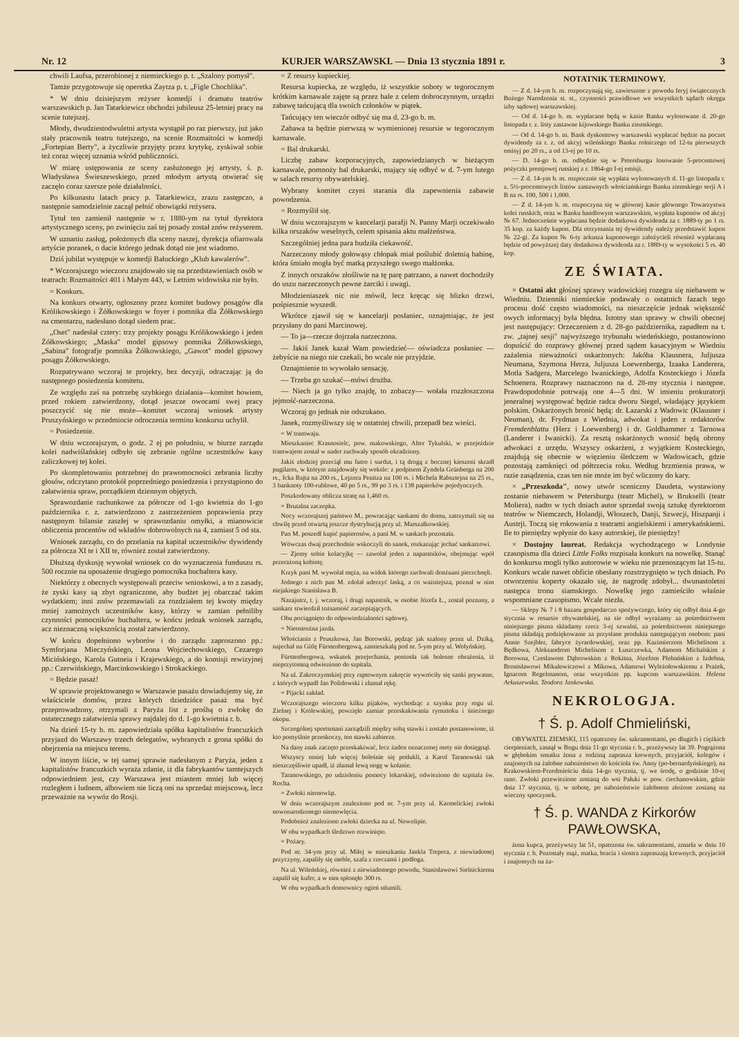Nr. 12 KURJER WARSZAWSKI. — Dnia 13 stycznia 1891 r. 3
chwili Laufsa, przerobionej z niemieckiego p. t. „Szalony pomysł".
Tamże przygotowuje się operetka Zaytza p. t. „Figle Chochlika".
* W dniu dzisiejszym reżyser komedji i dramatu teatrów warszawskich p. Jan Tatarkiewicz obchodzi jubileusz 25-letniej pracy na scenie tutejszej.
Młody, dwudziestodwuletni artysta wystąpił po raz pierwszy, już jako stały pracownik teatru tutejszego, na scenie Rozmaitości w komedji „Fortepian Berty", a życzliwie przyjęty przez krytykę, zyskiwał sobie też coraz więcej uznania wśród publiczności.
W miarę ustępowania ze sceny zasłużonego jej artysty, ś. p. Władysława Świeszewskiego, przed młodym artystą otwierać się zaczęło coraz szersze pole działalności.
Po kilkunastu latach pracy p. Tatarkiewicz, zrazu zastępczo, a następnie samodzielnie zaczął pełnić obowiązki reżysera.
Tytuł ten zamienił następnie w r. 1880-ym na tytuł dyrektora artystycznego sceny, po zwinięciu zaś tej posady został znów reżyserem.
W uznaniu zasług, położonych dla sceny naszej, dyrekcja ofiarowała artyście poranek, o dacie którego jednak dotąd nie jest wiadomo.
Dziś jubilat występuje w komedji Bałuckiego „Klub kawalerów".
* Wczorajszego wieczoru znajdowało się na przedstawieniach osób w teatrach: Rozmaitości 401 i Małym 443, w Letnim widowiska nie było.
= Konkurs.
Na konkurs otwarty, ogłoszony przez komitet budowy posągów dla Królikowskiego i Żółkowskiego w foyer i pomnika dla Żółkowskiego na cmentarzu, nadesłano dotąd siedem prac.
„Oset" nadesłał cztery: trzy projekty posągu Królikowskiego i jeden Żółkowskiego; „Maska" model gipsowy pomnika Żółkowskiego, „Sabina" fotografje pomnika Żółkowskiego, „Gawot" model gipsowy posągu Żółkowskiego.
Rozpatrywano wczoraj te projekty, bez decyzji, odraczając ją do następnego posiedzenia komitetu.
Ze względu zaś na potrzebę szybkiego działania—komitet bowiem, przed rokiem zatwierdzony, dotąd jeszcze owocami swej pracy poszczycić się nie może—komitet wczoraj wniosek artysty Pruszyńskiego w przedmiocie odroczenia terminu konkursu uchylił.
= Posiedzenie.
W dniu wczorajszym, o godz. 2 ej po południu, w biurze zarządu kolei nadwiślańskiej odbyło się zebranie ogólne uczestników kasy zaliczkowej tej kolei.
Po skompletowaniu potrzebnej do prawomocności zebrania liczby głosów, odczytano protokół poprzedniego posiedzenia i przystąpiono do załatwienia spraw, porządkiem dziennym objętych.
Sprawozdanie rachunkowe za półrocze od 1-go kwietnia do 1-go października r. z. zatwierdzono z zastrzeżeniem poprawienia przy następnym bilansie zaszłej w sprawozdaniu omyłki, a mianowicie obliczenia procentów od wkładów dobrowolnych na 4, zamiast 5 od sta.
Wniosek zarządu, co do przelania na kapitał uczestników dywidendy za półrocza XI te i XII te, również został zatwierdzony.
Dłuższą dyskusję wywołał wniosek co do wyznaczenia funduszu rs. 500 rocznie na uposażenie drugiego pomocnika buchaltera kasy.
Niektórzy z obecnych występowali przeciw wnioskowi, a to z zasady, że zyski kasy są zbyt ograniczone, aby budżet jej obarczać takim wydatkiem; inni znów przemawiali za rozdziałem tej kwoty między mniej zamożnych uczestników kasy, którzy w zamian pełniliby czynności pomocników buchaltera, w końcu jednak wniosek zarządu, acz nieznaczną większością został zatwierdzony.
W końcu dopełniono wyborów i do zarządu zaproszono pp.: Symforjana Mieczyńskiego, Leona Wojciechowskiego, Cezarego Micińskiego, Karola Gutneia i Krajewskiego, a do komisji rewizyjnej pp.: Czerwińskiego, Marcinkowskiego i Strokackiego.
= Będzie pasaż!
W sprawie projektowanego w Warszawie pasażu dowiadujemy się, że właściciele domów, przez których dziedzińce pasaż ma być przeprowadzony, otrzymali z Paryża list z prośbą o zwłokę do ostatecznego załatwienia sprawy najdalej do d. 1-go kwietnia r. b.
Na dzień 15-ty b. m. zapowiedziała spółka kapitalistów francuzkich przyjazd do Warszawy trzech delegatów, wybranych z grona spółki do obejrzenia na miejscu terenu.
W innym liście, w tej samej sprawie nadesłanym z Paryża, jeden z kapitalistów francuzkich wyraża zdanie, iż dla fabrykantów tamtejszych odpowiedniem jest, czy Warszawa jest miastem mniej lub więcej rozległem i ludnem, albowiem nie liczą oni na sprzedaż miejscową, lecz przeważnie na wywóz do Rosji.
= Z resursy kupieckiej.
Resursa kupiecka, ze względu, iż wszystkie soboty w tegorocznym krótkim karnawale zajęte są przez bale z celem dobroczynnym, urządzi zabawę tańcującą dla swoich członków w piątek.
Tańcujący ten wieczór odbyć się ma d. 23-go b. m.
Zabawa ta będzie pierwszą w wymienionej resursie w tegorocznym karnawale.
= Bal drukarski.
Liczbę zabaw korporacyjnych, zapowiedzianych w bieżącym karnawale, pomnoży bal drukarski, mający się odbyć w d. 7-ym lutego w salach resursy obywatelskiej.
Wybrany komitet czyni starania dla zapewnienia zabawie powodzenia.
= Rozmyślił się.
W dniu wczorajszym w kancelarji parafji N. Panny Marji oczekiwało kilka orszaków weselnych, celem spisania aktu małżeństwa.
Szczególniej jedna para budziła ciekawość.
Narzeczony młody gołowąsy chłopak miał poślubić doletnią babinę, która śmiało mogła być matką przyszłego swego małżonka.
Z innych orszaków złośliwie na tę parę patrzano, a nawet dochodziły do uszu narzeczonych pewne żarciki i uwagi.
Młodzieniaszek nic nie mówił, lecz kręcąc się blizko drzwi, pośpiesznie wyszedł.
Wkrótce zjawił się w kancelarji posłaniec, oznajmiając, że jest przysłany do pani Marcinowej.
— To ja—rzecze dojrzała narzeczona.
— Jakiś Janek kazał Wam powiedzieć— oświadcza posłaniec — żebyście na niego nie czekali, bo wcale nie przyjdzie.
Oznajmienie to wywołało sensację.
— Trzeba go szukać—mówi drużba.
— Niech ja go tylko znajdę, to zobaczy— wołała rozzłoszczona jejmość-narzeczona.
Wczoraj go jednak nie odszukano.
Janek, rozmyśliwszy się w ostatniej chwili, przepadł bez wieści.
= W tramwaju.
Mieszkaniec Krasnosielc, pow. makowskiego, Alter Tykulski, w przejeździe tramwajem został w nader zuchwały sposób okradziony.
Jakiś złodziej przeciął mu futro i surdut, i tą drogą z bocznej kieszeni skradł pugilares, w którym znajdowały się weksle: z podpisem Zyndela Grünberga na 200 rs., Icka Bajta na 200 rs., Lejzora Penitza na 100 rs. i Michela Rabsztejna na 25 rs., 3 banknoty 100-rublowe, 40 po 5 rs., 99 po 3 rs. i 138 papierków pojedynczych.
Poszkodowany oblicza stratę na 1,460 rs.
= Brutalna zaczepka.
Nocy wczorajszej państwo M., powracając sankami do domu, zatrzymali się na chwilę przed otwartą jeszcze dystrybucją przy ul. Marszałkowskiej.
Pan M. poszedł kupić papierosów, a pani M. w sankach pozostała.
Wówczas dwaj przechodnie wskoczyli do sanek, rozkazując jechać sankarzowi.
— Zjemy sobie kolacyjkę — zawołał jeden z napastników, obejmując wpół przerażoną kobietę.
Krzyk pani M. wywołał męża, na widok którego zuchwali donżuani pierzchnęli.
Jednego z nich pan M. zdołał uderzyć laską, a co ważniejsza, poznał w nim niejakiego Stanisława B.
Nazajutrz, t. j. wczoraj, i drugi napastnik, w osobie Józefa Ł., został poznany, a sankarz stwierdził tożsamość zaczepiających.
Obu pociągnięto do odpowiedzialności sądowej.
= Nieostrożna jazda.
Włościanin z Pruszkowa, Jan Borowski, pędząc jak szalony przez ul. Dziką, najechał na Gitlę Fürstenbergową, zamieszkałą pod nr. 5-ym przy ul. Wołyńskiej.
Fürstenbergowa, wskutek przejechania, poniosła tak bolesne obrażenia, iż nieprzytomną odwieziono do szpitala.
Na ul. Zakroczymskiej przy raptownym zakręcie wywróciły się sanki prywatne, z których wypadł Jan Polidowski i złamał rękę.
= Pijacki zakład.
Wczorajszego wieczoru kilku pijaków, wychodząc z szynku przy rogu ul. Zielnej i Królewskiej, powzięło zamiar przeskakiwania rynsztoku i śnieżnego okopu.
Szczególnej sportsmani zarządzili między sobą stawki i zostało postanowione, iż kto pomyślnie przeskoczy, ten stawki zabierze.
Na dany znak zaczęto przeskakiwać, lecz żaden oznaczonej mety nie dosięgnął.
Wszyscy mniej lub więcej boleśnie się potłukli, a Karol Taranowski tak nieszczęśliwie upadł, iż złamał lewą nogę w kolanie.
Taranowskiego, po udzieleniu pomocy lekarskiej, odwieziono do szpitala św. Rocha.
= Zwłoki niemowląt.
W dniu wczorajszym znaleziono pod nr. 7-ym przy ul. Karmelickiej zwłoki nowonarodzonego niemowlęcia.
Podobnież znaleziono zwłoki dziecka na ul. Nowolipie.
W obu wypadkach śledztwo rozwinięto.
= Pożary.
Pod nr. 34-ym przy ul. Miłej w mieszkaniu Jankla Trepera, z niewiadomej przyczyny, zapaliły się meble, szafa z rzeczami i podłoga.
Na ul. Wileńskiej, również z niewiadomego powodu, Stanisławowi Sielnickiemu zapalił się kufer, a w nim spłonęło 300 rs.
W obu wypadkach domownicy ogień stłumili.
NOTATNIK TERMINOWY.
— Z d. 14-ym b. m. rozpoczynają się, zawieszone z powodu feryj świątecznych Bożego Narodzenia st. st., czynności prawidłowe we wszystkich sądach okręgu izby sądowej warszawskiej.
— Od d. 14-go b. m. wypłacane będą w kasie Banku wylosowane d. 20-go listopada r. z. listy zastawne kijowskiego Banku ziemskiego.
— Od d. 14-go b. m. Bank dyskontowy warszawski wypłacać będzie na poczet dywidendy za r. z. od akcyj wileńskiego Banku rolniczego od 12-tu pierwszych emisyj po 20 rs., a od 13-ej po 10 rs.
— D. 14-go b. m. odbędzie się w Petersburgu losowanie 5-procentowej pożyczki premjowej russkiej z r. 1864-go I-ej emisji.
— Z d. 14-ym b. m. rozpocznie się wypłata wylosowanych d. 11-go listopada r. z. 5½-procentowych listów zastawnych włościańskiego Banku ziemskiego serji A i B na rs. 100, 500 i 1,000.
— Z d. 14-ym b. m. rozpoczyna się w głównej kasie głównego Towarzystwa kolei russkich, oraz w Banku handlowym warszawskim, wypłata kuponów od akcyj № 67. Jednocześnie wypłacana będzie dodatkowa dywidenda za r. 1889-ty po 1 rs. 35 kop. za każdy kupon. Dla otrzymania tej dywidendy należy przedstawić kupon № 22-gi. Za kupon № 6-ty arkusza kuponowego założycieli również wypłacaną będzie od powyższej daty dodatkowa dywidenda za r. 1889-ty w wysokości 5 rs. 40 kop.
ZE ŚWIATA.
× Ostatni akt głośnej sprawy wadowickiej rozegra się niebawem w Wiedniu. Dzienniki niemieckie podawały o ostatnich fazach tego procesu dość często wiadomości, na nieszczęście jednak większość owych informacyj była błędna. Istotny stan sprawy w chwili obecnej jest następujący: Orzeczeniem z d. 28-go października, zapadłem na t. zw. „tajnej sesji" najwyższego trybunału wiedeńskiego, postanowiono dopuścić do rozprawy głównej przed sądem kasacyjnym w Wiedniu zażalenia nieważności oskarżonych: Jakóba Klausnera, Juljusza Neumana, Szymona Herza, Juljusza Loewenberga, Izaaka Landerera, Motla Sadgera, Marcelego Iwanickiego, Adolfa Kosteckiego i Józefa Schoenera. Rozprawy naznaczono na d. 28-my stycznia i następne. Prawdopodobnie potrwają one 4—5 dni. W imieniu prokuratorji jeneralnej występować będzie radca dworu Siegel, władający językiem polskim. Oskarżonych bronić będą: dr. Łazarski z Wadowic (Klausner i Neuman), dr. Frydman z Wiednia, adwokat i jeden z redaktorów Fremdenblattu (Herz i Loewenberg) i dr. Goldhammer z Tarnowa (Landerer i Iwanicki). Za resztą oskarżonych wnosić będą obrony adwokaci z urzędu. Wszyscy oskarżeni, z wyjątkiem Kosteckiego, znajdują się obecnie w więzieniu śledczem w Wadowicach, gdzie pozostają zamknięci od półtrzecia roku. Według brzmienia prawa, w razie zasądzenia, czas ten nie może im być wliczony do kary.
× „Przeszkoda", nowy utwór sceniczny Daudeta, wystawiony zostanie niebawem w Petersburgu (teatr Michel), w Brukselli (teatr Moliera), nadto w tych dniach autor sprzedał swoją sztukę dyrektorom teatrów w Niemczech, Holandji, Włoszech, Danji, Szwecji, Hiszpanji i Austrji. Toczą się rokowania z teatrami angielskiemi i amerykańskiemi. Ile to pieniędzy wpłynie do kasy autorskiej, ile pieniędzy!
× Dostojny laureat. Redakcja wychodzącego w Londynie czasopisma dla dzieci Little Folks rozpisała konkurs na nowelkę. Stanąć do konkursu mogli tylko autorowie w wieku nie przenoszącym lat 15-tu. Konkurs wcale nawet obficie obesłany rozstrzygnięto w tych dniach. Po otworzeniu koperty okazało się, że nagrodę zdobył... dwunastoletni następca tronu siamskiego. Nowelkę jego zamieściło właśnie wspomniane czasopismo. Wcale niezła.
— Sklepy № 7 i 8 bazaru gospodarczo spożywczego, który się odbył dnia 4-go stycznia w resursie obywatelskiej, na sie odbył wyrażamy za pośrednictwem niniejszego pisma składamy rzecz 3-ej szwalni, za pośrednictwem niniejszego pisma składają podziękowanie za przysłane produkta następującym osobom: pani Annie Szejbler, fabryce żyrardowskiej, oraz pp. Kazimierzom Michelisom z Będkowa, Aleksandrom Michelisom z Łuszczewka, Adamom Michalskim z Borowna, Czesławom Dąbrowskim z Rokitna, Józefom Plebańskim z Izdebna, Bronisławowi Mikułowiczowi z Mikowa, Adamowi Wyleżołowskiemu z Prażek, Ignacom Regelmanom, oraz wszystkim pp. kupcom warszawskim. Helena Arkuszewska. Teodora Jankowska.
NEKROLOGJA.
† Ś. p. Adolf Chmieliński,
OBYWATEL ZIEMSKI, 115 opatrzony św. sakramentami, po długich i ciężkich cierpieniach, zasnął w Bogu dnia 11-go stycznia r. b., przeżywszy lat 39. Pogrążona w głębokim smutku żona z rodziną zaprasza krewnych, przyjaciół, kolegów i znajomych na żałobne nabożeństwo do kościoła św. Anny (po-bernardyńskiego), na Krakowskiem-Przedmieściu dnia 14-go stycznia, tj. we środę, o godzinie 10-ej rano. Zwłoki przewiezione zostaną do wsi Pałuki w pow. ciechanowskim, gdzie dnia 17 stycznia, tj. w sobotę, po nabożeństwie żałobnem złożone zostaną na wieczny spoczynek.
† Ś. p. WANDA z Kirkorów PAWŁOWSKA,
żona kupca, przeżywszy lat 51, opatrzona św. sakramentami, zmarła w dniu 10 stycznia r. b. Pozostały mąż, matka, bracia i siostra zapraszają krewnych, przyjaciół i znajomych na ża-